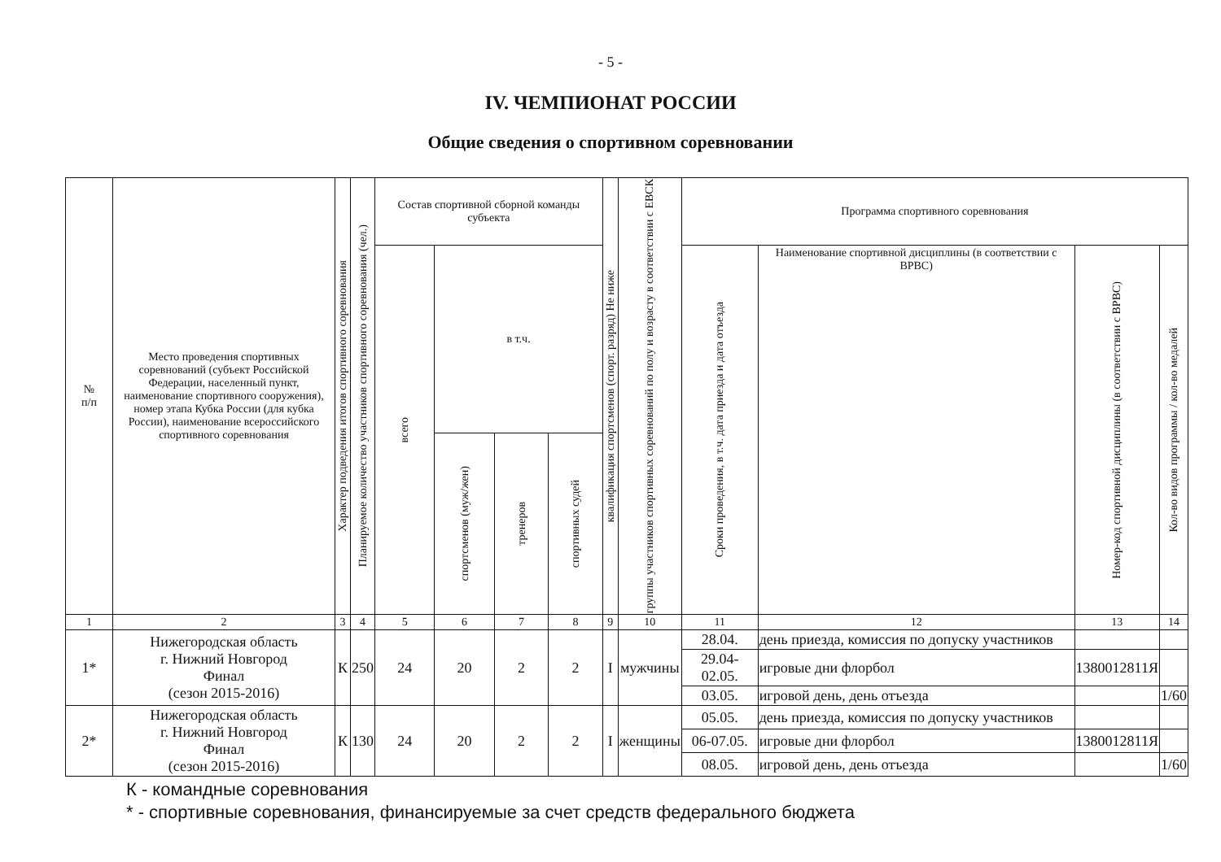- 5 -
IV. ЧЕМПИОНАТ РОССИИ
Общие сведения о спортивном соревновании
| № п/п | Место проведения спортивных соревнований (субъект Российской Федерации, населенный пункт, наименование спортивного сооружения), номер этапа Кубка России (для кубка России), наименование всероссийского спортивного соревнования | Характер подведения итогов спортивного соревнования | Планируемое количество участников спортивного соревнования (чел.) | Состав спортивной сборной команды субъекта | | | | квалификация спортсменов (спорт. разряд) Не ниже | группы участников спортивных соревнований по полу и возрасту в соответствии с ЕВСК | Программа спортивного соревнования | | | |
| --- | --- | --- | --- | --- | --- | --- | --- | --- | --- | --- | --- | --- | --- |
| | | | | всего | в т.ч. | | | | | Сроки проведения, в т.ч. дата приезда и дата отъезда | Наименование спортивной дисциплины (в соответствии с ВРВС) | Номер-код спортивной дисциплины (в соответствии с ВРВС) | Кол-во видов программы / кол-во медалей |
| | | | | | спортсменов (муж/жен) | тренеров | спортивных судей | | | | | | |
| 1 | 2 | 3 | 4 | 5 | 6 | 7 | 8 | 9 | 10 | 11 | 12 | 13 | 14 |
| 1* | Нижегородская область г. Нижний Новгород Финал (сезон 2015-2016) | К | 250 | 24 | 20 | 2 | 2 | I | мужчины | 28.04. | день приезда, комиссия по допуску участников | | |
| | | | | | | | | | | 29.04-02.05. | игровые дни флорбол | 1380012811Я | |
| | | | | | | | | | | 03.05. | игровой день, день отъезда | | 1/60 |
| 2* | Нижегородская область г. Нижний Новгород Финал (сезон 2015-2016) | К | 130 | 24 | 20 | 2 | 2 | I | женщины | 05.05. | день приезда, комиссия по допуску участников | | |
| | | | | | | | | | | 06-07.05. | игровые дни флорбол | 1380012811Я | |
| | | | | | | | | | | 08.05. | игровой день, день отъезда | | 1/60 |
К - командные соревнования
* - спортивные соревнования, финансируемые за счет средств федерального бюджета